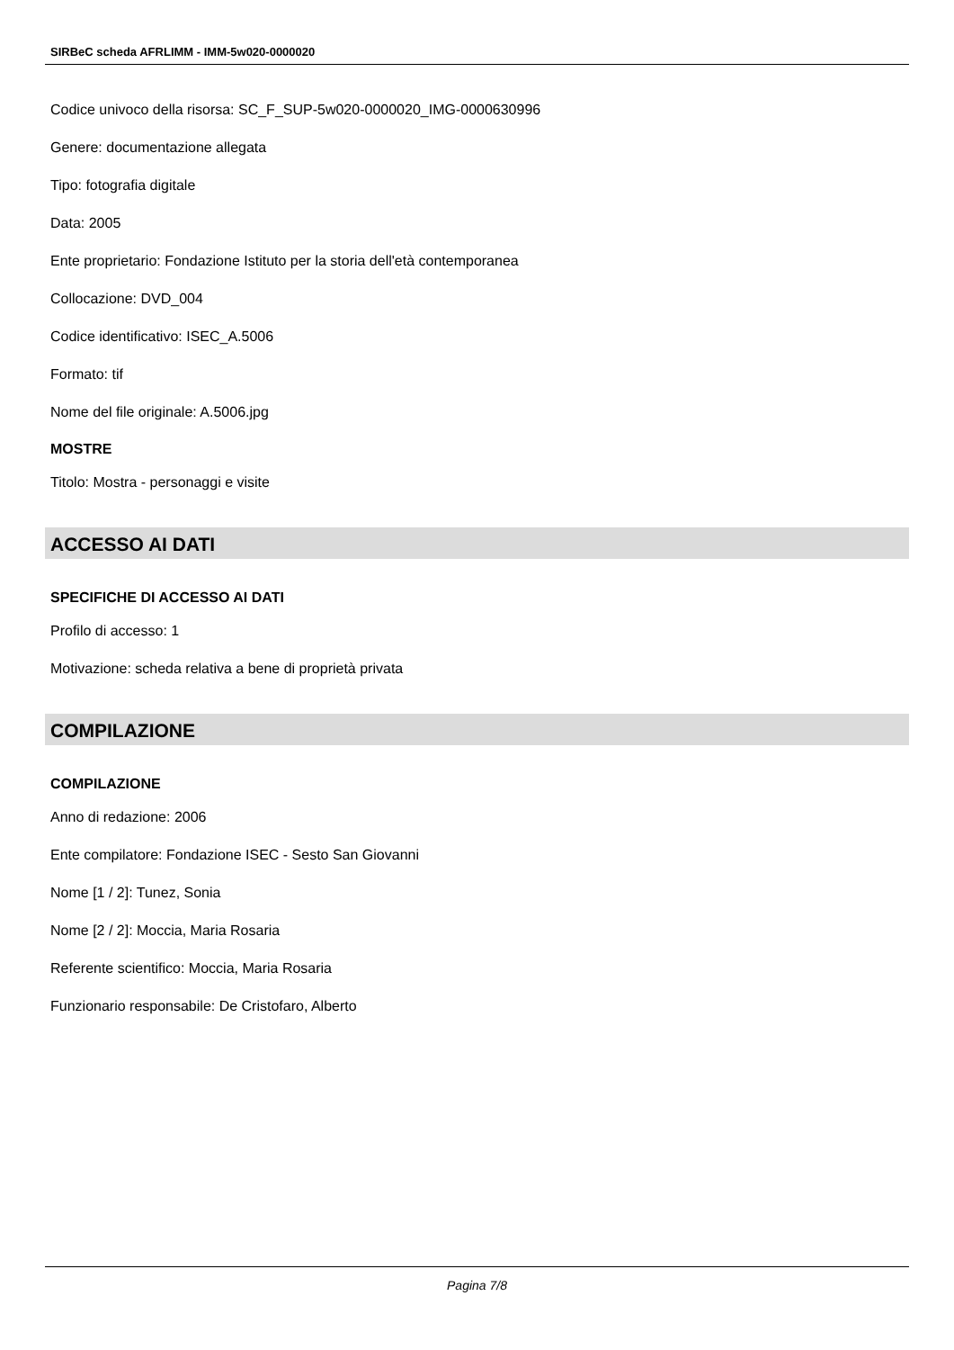SIRBeC scheda AFRLIMM - IMM-5w020-0000020
Codice univoco della risorsa: SC_F_SUP-5w020-0000020_IMG-0000630996
Genere: documentazione allegata
Tipo: fotografia digitale
Data: 2005
Ente proprietario: Fondazione Istituto per la storia dell'età contemporanea
Collocazione: DVD_004
Codice identificativo: ISEC_A.5006
Formato: tif
Nome del file originale: A.5006.jpg
MOSTRE
Titolo: Mostra - personaggi e visite
ACCESSO AI DATI
SPECIFICHE DI ACCESSO AI DATI
Profilo di accesso: 1
Motivazione: scheda relativa a bene di proprietà privata
COMPILAZIONE
COMPILAZIONE
Anno di redazione: 2006
Ente compilatore: Fondazione ISEC - Sesto San Giovanni
Nome [1 / 2]: Tunez, Sonia
Nome [2 / 2]: Moccia, Maria Rosaria
Referente scientifico: Moccia, Maria Rosaria
Funzionario responsabile: De Cristofaro, Alberto
Pagina 7/8